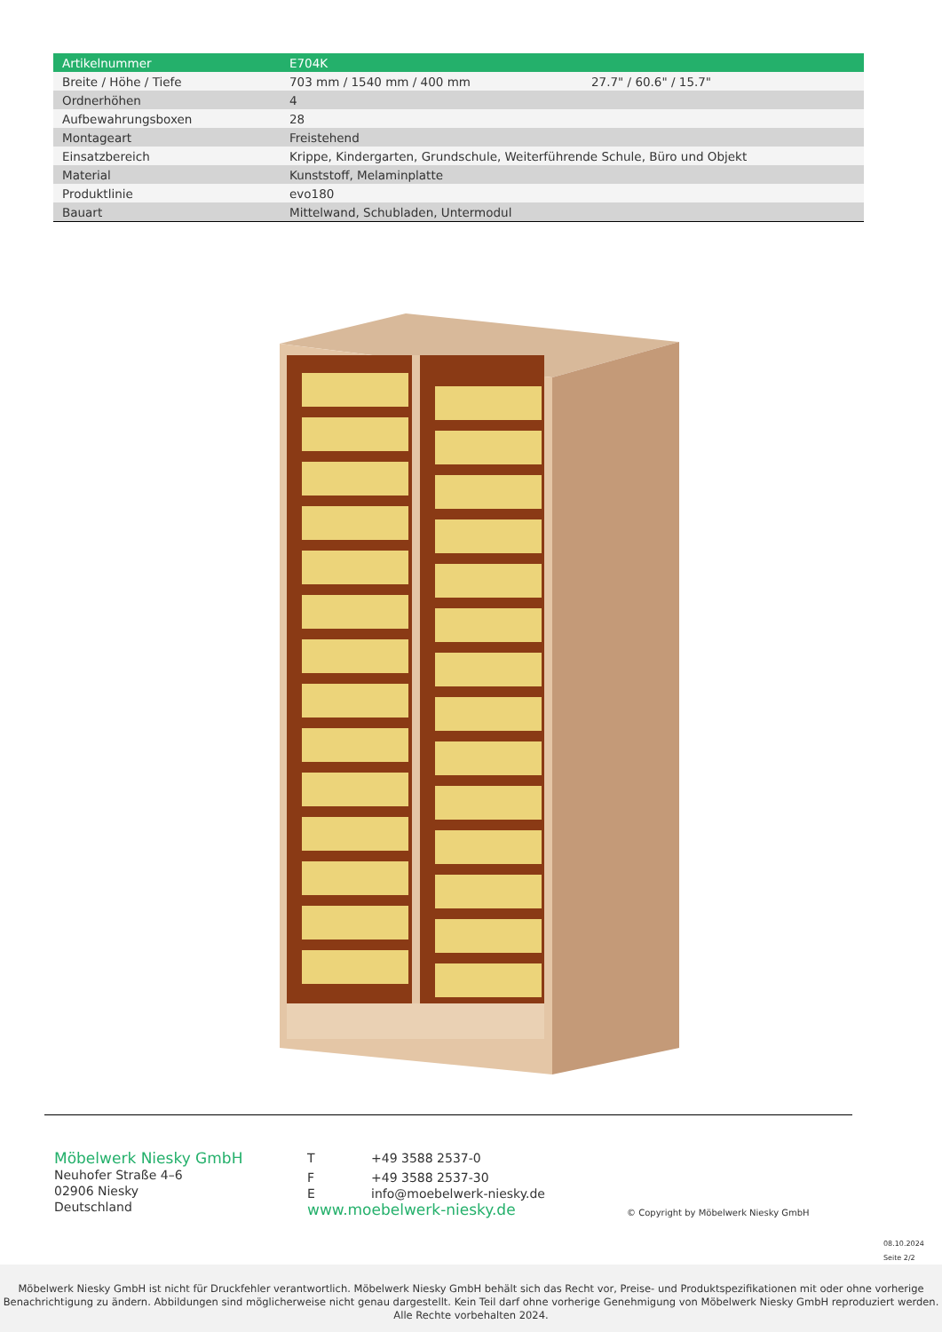| Artikelnummer | E704K | |
| Breite / Höhe / Tiefe | 703 mm / 1540 mm / 400 mm | 27.7" / 60.6" / 15.7" |
| Ordnerhöhen | 4 | |
| Aufbewahrungsboxen | 28 | |
| Montageart | Freistehend | |
| Einsatzbereich | Krippe, Kindergarten, Grundschule, Weiterführende Schule, Büro und Objekt | |
| Material | Kunststoff, Melaminplatte | |
| Produktlinie | evo180 | |
| Bauart | Mittelwand, Schubladen, Untermodul | |
Möbelwerk Niesky GmbH
Neuhofer Straße 4–6
02906 Niesky
Deutschland
T +49 3588 2537-0
F +49 3588 2537-30
Einfo@moebelwerk-niesky.de
www.moebelwerk-niesky.de
© Copyright by Möbelwerk Niesky GmbH
08.10.2024
Seite 2/2
Möbelwerk Niesky GmbH ist nicht für Druckfehler verantwortlich. Möbelwerk Niesky GmbH behält sich das Recht vor, Preise- und Produktspezifikationen mit oder ohne vorherige Benachrichtigung zu ändern. Abbildungen sind möglicherweise nicht genau dargestellt. Kein Teil darf ohne vorherige Genehmigung von Möbelwerk Niesky GmbH reproduziert werden. Alle Rechte vorbehalten 2024.